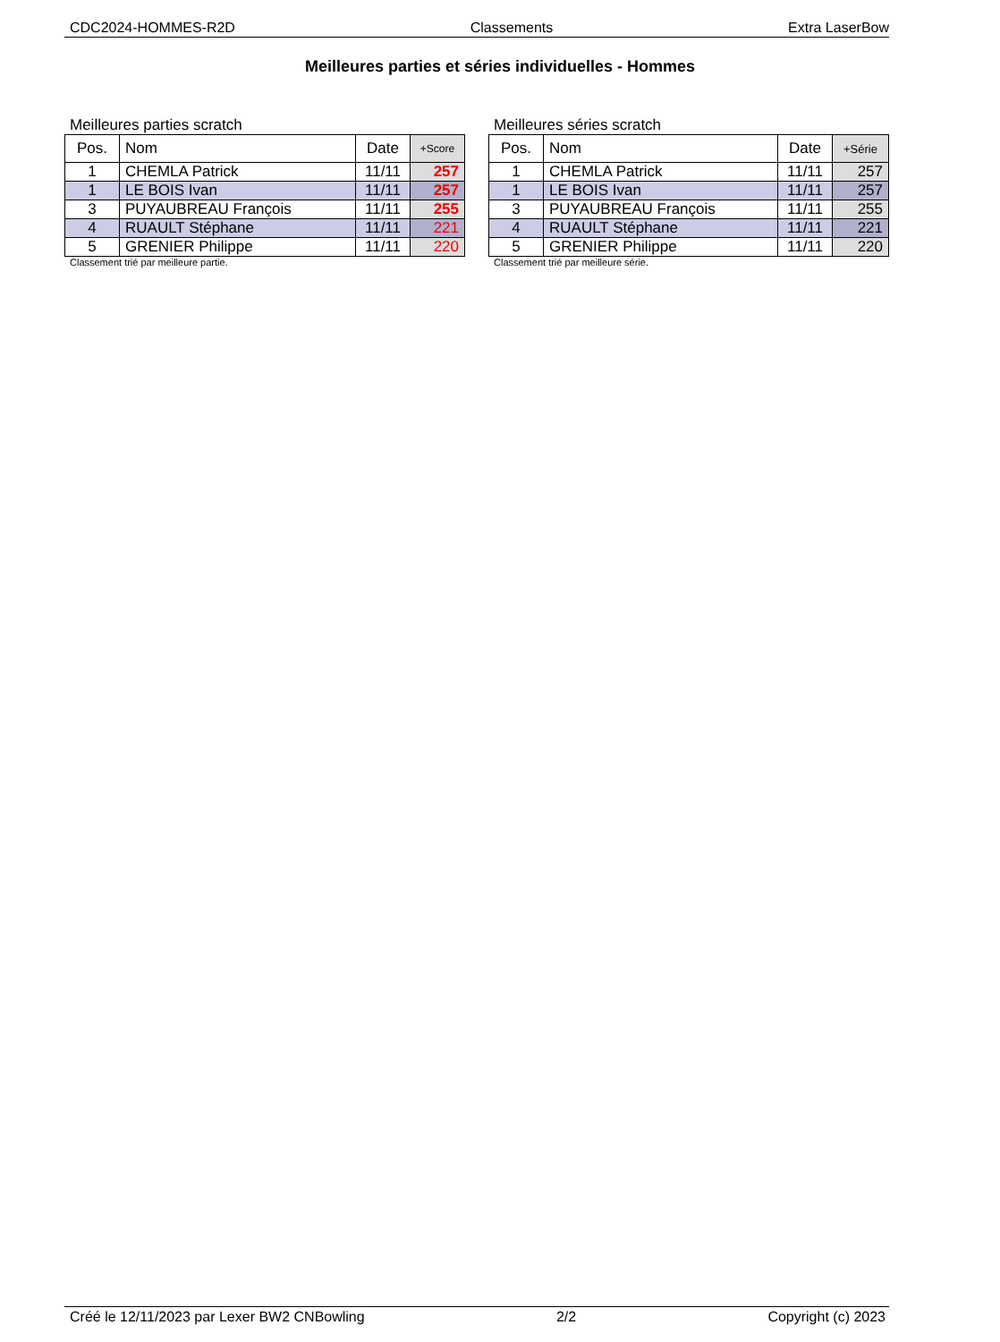CDC2024-HOMMES-R2D Classements Extra LaserBow
Meilleures parties et séries individuelles - Hommes
Meilleures parties scratch
| Pos. | Nom | Date | +Score |
| --- | --- | --- | --- |
| 1 | CHEMLA Patrick | 11/11 | 257 |
| 1 | LE BOIS Ivan | 11/11 | 257 |
| 3 | PUYAUBREAU François | 11/11 | 255 |
| 4 | RUAULT Stéphane | 11/11 | 221 |
| 5 | GRENIER Philippe | 11/11 | 220 |
Classement trié par meilleure partie.
Meilleures séries scratch
| Pos. | Nom | Date | +Série |
| --- | --- | --- | --- |
| 1 | CHEMLA Patrick | 11/11 | 257 |
| 1 | LE BOIS Ivan | 11/11 | 257 |
| 3 | PUYAUBREAU François | 11/11 | 255 |
| 4 | RUAULT Stéphane | 11/11 | 221 |
| 5 | GRENIER Philippe | 11/11 | 220 |
Classement trié par meilleure série.
Créé le 12/11/2023 par Lexer BW2 CNBowling 2/2 Copyright (c) 2023